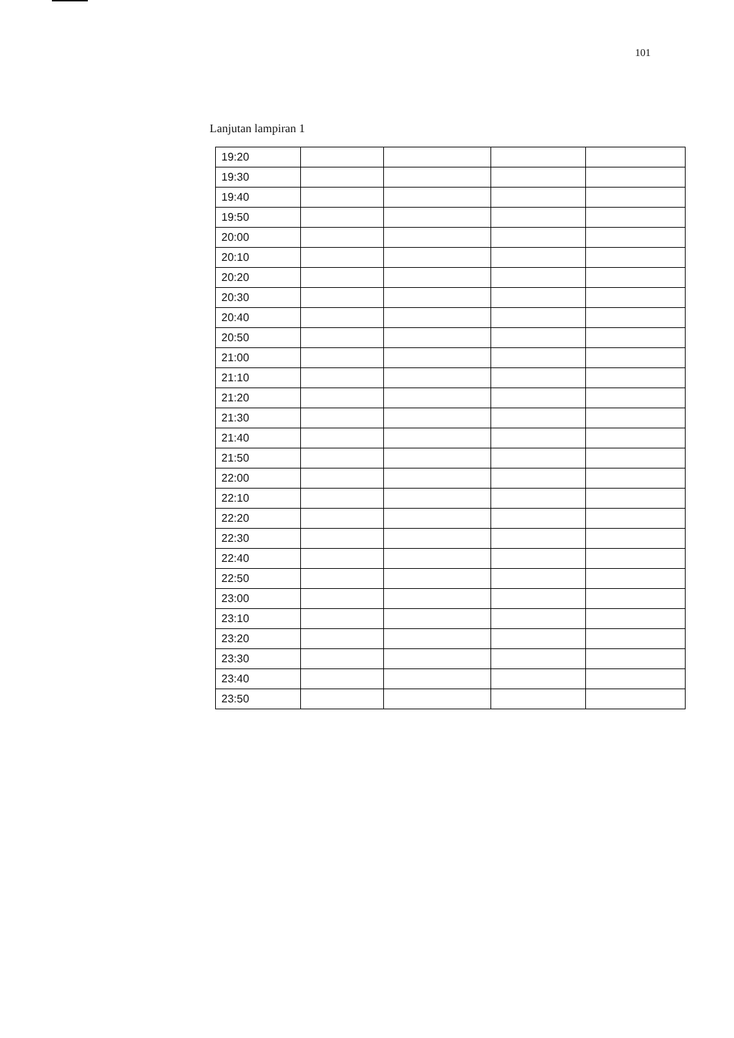101
Lanjutan lampiran 1
| 19:20 | | | | |
| 19:30 | | | | |
| 19:40 | | | | |
| 19:50 | | | | |
| 20:00 | | | | |
| 20:10 | | | | |
| 20:20 | | | | |
| 20:30 | | | | |
| 20:40 | | | | |
| 20:50 | | | | |
| 21:00 | | | | |
| 21:10 | | | | |
| 21:20 | | | | |
| 21:30 | | | | |
| 21:40 | | | | |
| 21:50 | | | | |
| 22:00 | | | | |
| 22:10 | | | | |
| 22:20 | | | | |
| 22:30 | | | | |
| 22:40 | | | | |
| 22:50 | | | | |
| 23:00 | | | | |
| 23:10 | | | | |
| 23:20 | | | | |
| 23:30 | | | | |
| 23:40 | | | | |
| 23:50 | | | | |